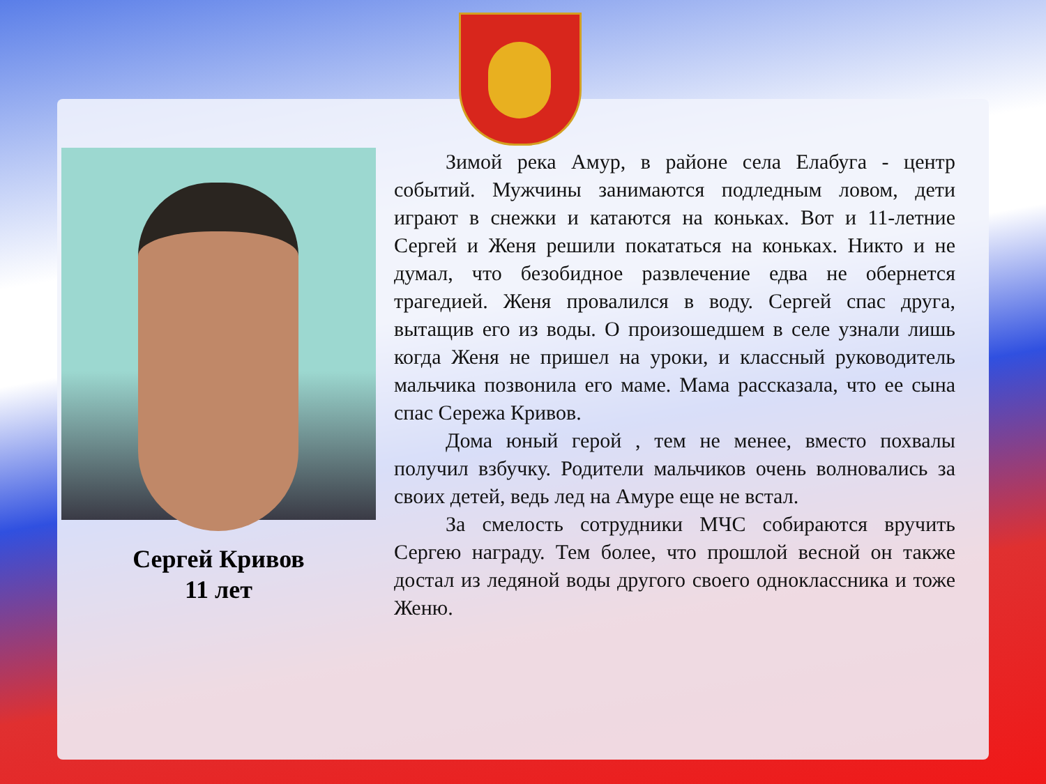Сергей Кривов
11 лет
Зимой река Амур, в районе села Елабуга - центр событий. Мужчины занимаются подледным ловом, дети играют в снежки и катаются на коньках. Вот и 11-летние Сергей и Женя решили покататься на коньках. Никто и не думал, что безобидное развлечение едва не обернется трагедией. Женя провалился в воду. Сергей спас друга, вытащив его из воды. О произошедшем в селе узнали лишь когда Женя не пришел на уроки, и классный руководитель мальчика позвонила его маме. Мама рассказала, что ее сына спас Сережа Кривов.
Дома юный герой , тем не менее, вместо похвалы получил взбучку. Родители мальчиков очень волновались за своих детей, ведь лед на Амуре еще не встал.
За смелость сотрудники МЧС собираются вручить Сергею награду. Тем более, что прошлой весной он также достал из ледяной воды другого своего одноклассника и тоже Женю.